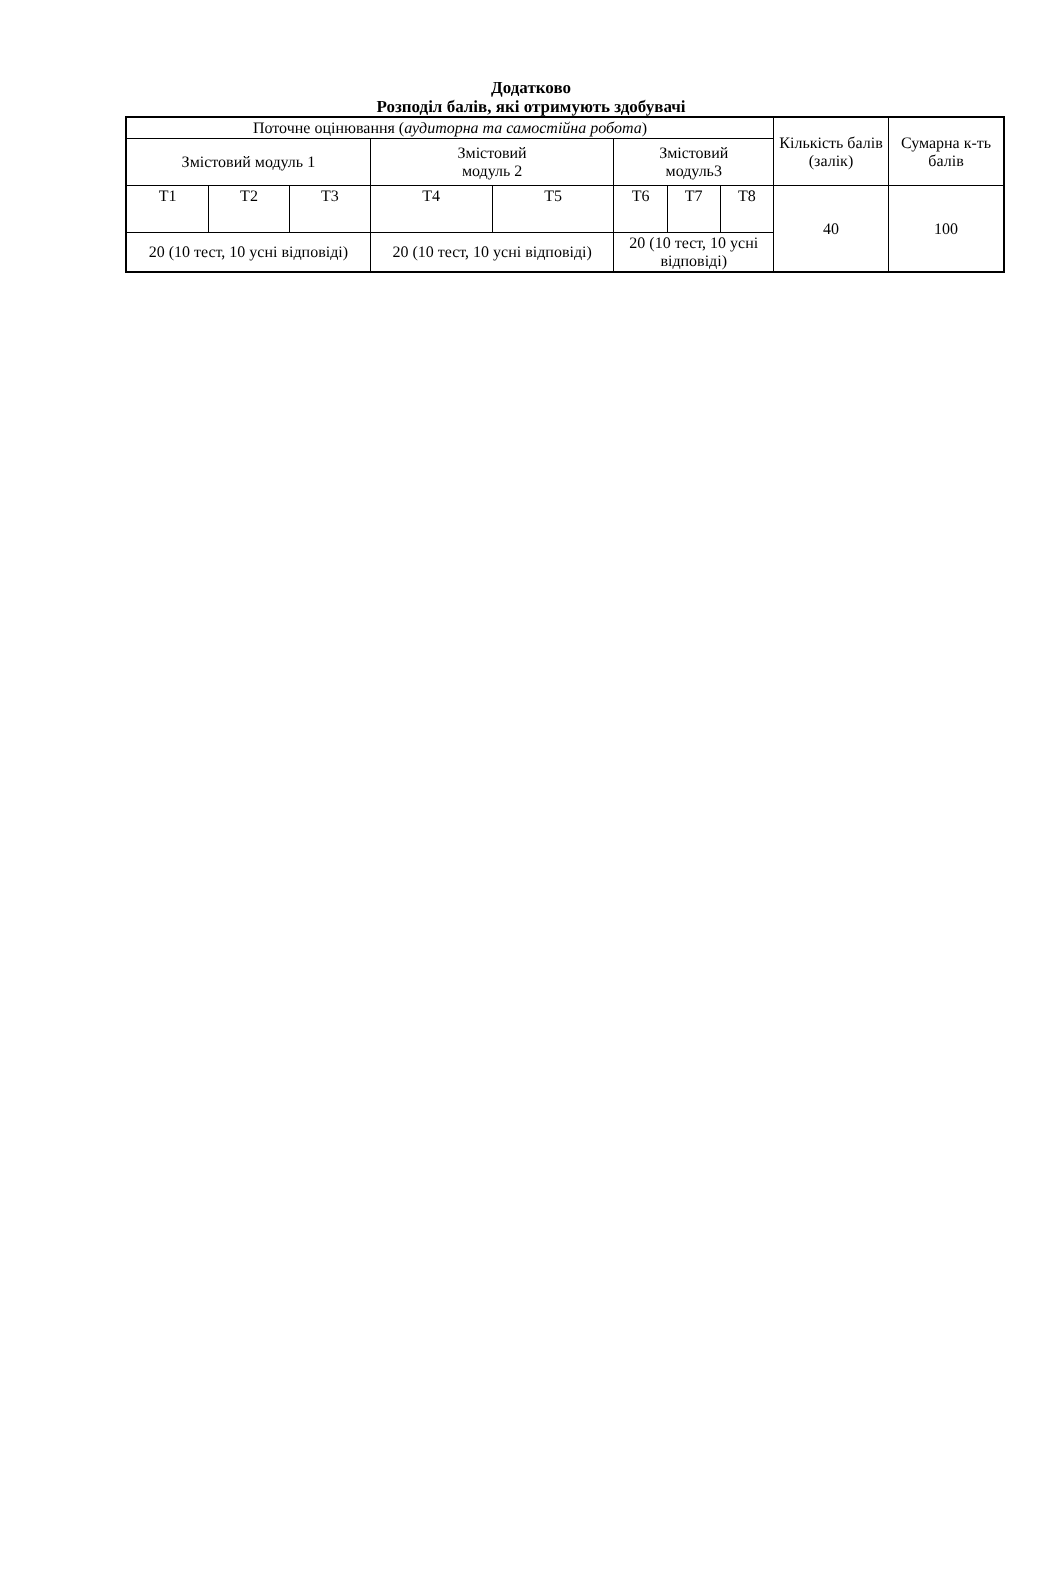Додатково
Розподіл балів, які отримують здобувачі
| Поточне оцінювання ( аудиторна та самостійна робота ) | | | | | | | | Кількість балів (залік) | Сумарна к-ть балів |
| --- | --- | --- | --- | --- | --- | --- | --- | --- | --- |
| Змістовий модуль 1 | | | Змістовий модуль 2 | | Змістовий модуль3 | | | | |
| Т1 | Т2 | Т3 | Т4 | Т5 | Т6 | Т7 | Т8 | 40 | 100 |
| 20 (10 тест, 10 усні відповіді) | | | 20 (10 тест, 10 усні відповіді) | | 20 (10 тест, 10 усні відповіді) | | | | |